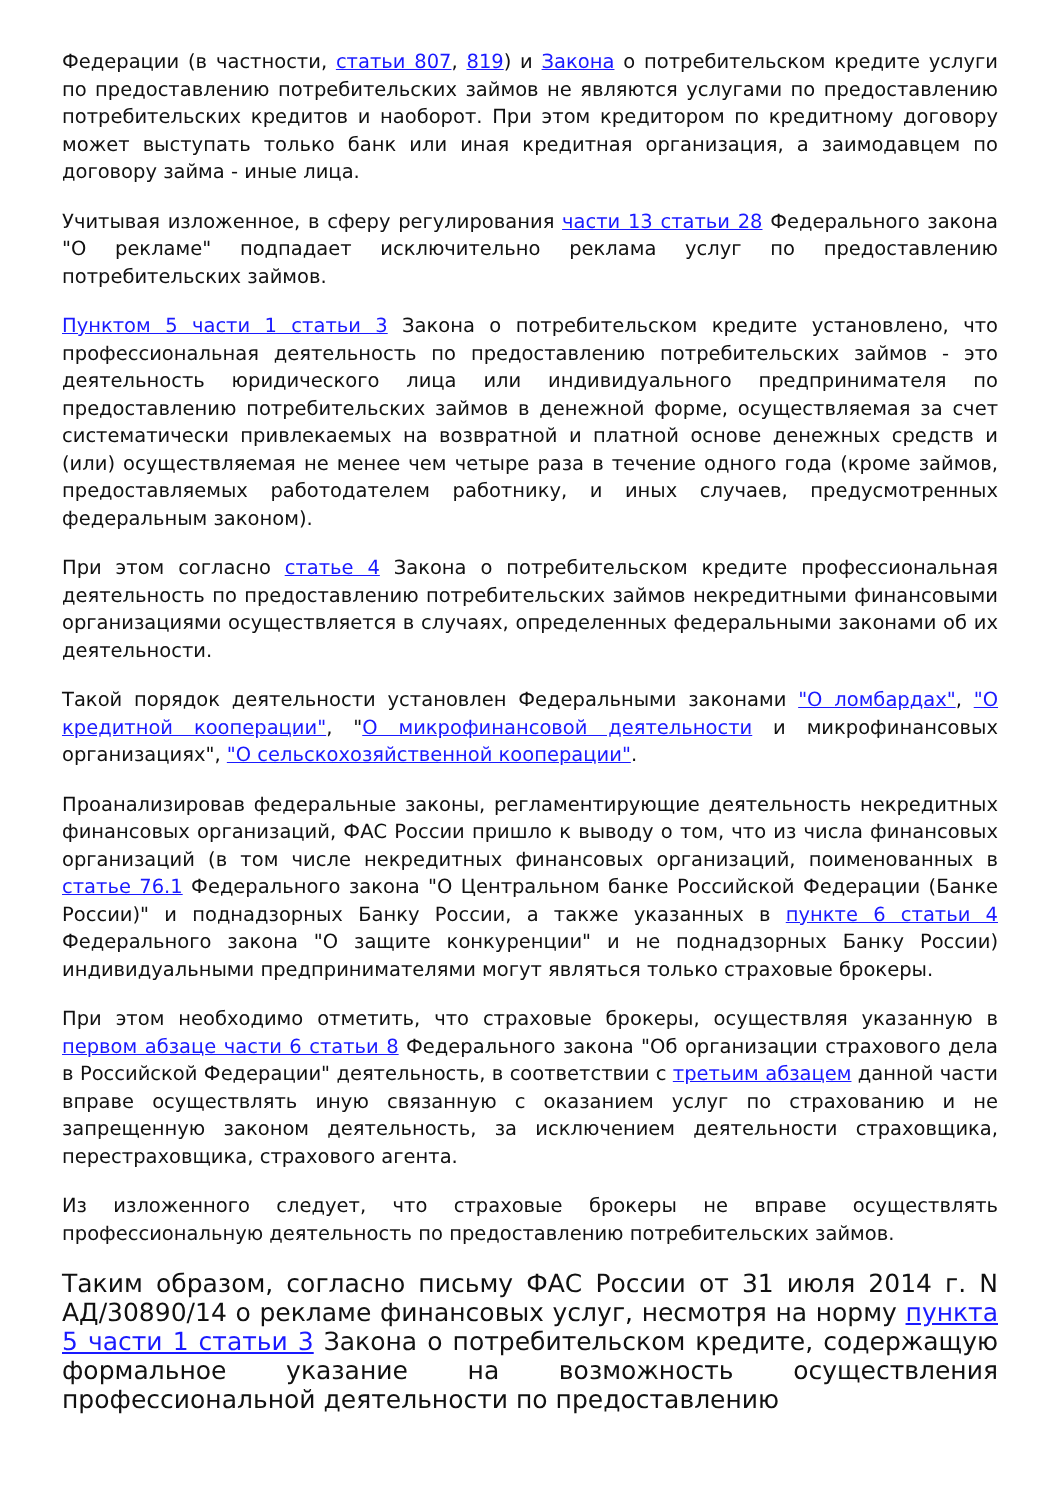Федерации (в частности, статьи 807, 819) и Закона о потребительском кредите услуги по предоставлению потребительских займов не являются услугами по предоставлению потребительских кредитов и наоборот. При этом кредитором по кредитному договору может выступать только банк или иная кредитная организация, а заимодавцем по договору займа - иные лица.
Учитывая изложенное, в сферу регулирования части 13 статьи 28 Федерального закона "О рекламе" подпадает исключительно реклама услуг по предоставлению потребительских займов.
Пунктом 5 части 1 статьи 3 Закона о потребительском кредите установлено, что профессиональная деятельность по предоставлению потребительских займов - это деятельность юридического лица или индивидуального предпринимателя по предоставлению потребительских займов в денежной форме, осуществляемая за счет систематически привлекаемых на возвратной и платной основе денежных средств и (или) осуществляемая не менее чем четыре раза в течение одного года (кроме займов, предоставляемых работодателем работнику, и иных случаев, предусмотренных федеральным законом).
При этом согласно статье 4 Закона о потребительском кредите профессиональная деятельность по предоставлению потребительских займов некредитными финансовыми организациями осуществляется в случаях, определенных федеральными законами об их деятельности.
Такой порядок деятельности установлен Федеральными законами "О ломбардах", "О кредитной кооперации", "О микрофинансовой деятельности и микрофинансовых организациях", "О сельскохозяйственной кооперации".
Проанализировав федеральные законы, регламентирующие деятельность некредитных финансовых организаций, ФАС России пришло к выводу о том, что из числа финансовых организаций (в том числе некредитных финансовых организаций, поименованных в статье 76.1 Федерального закона "О Центральном банке Российской Федерации (Банке России)" и поднадзорных Банку России, а также указанных в пункте 6 статьи 4 Федерального закона "О защите конкуренции" и не поднадзорных Банку России) индивидуальными предпринимателями могут являться только страховые брокеры.
При этом необходимо отметить, что страховые брокеры, осуществляя указанную в первом абзаце части 6 статьи 8 Федерального закона "Об организации страхового дела в Российской Федерации" деятельность, в соответствии с третьим абзацем данной части вправе осуществлять иную связанную с оказанием услуг по страхованию и не запрещенную законом деятельность, за исключением деятельности страховщика, перестраховщика, страхового агента.
Из изложенного следует, что страховые брокеры не вправе осуществлять профессиональную деятельность по предоставлению потребительских займов.
Таким образом, согласно письму ФАС России от 31 июля 2014 г. N АД/30890/14 о рекламе финансовых услуг, несмотря на норму пункта 5 части 1 статьи 3 Закона о потребительском кредите, содержащую формальное указание на возможность осуществления профессиональной деятельности по предоставлению